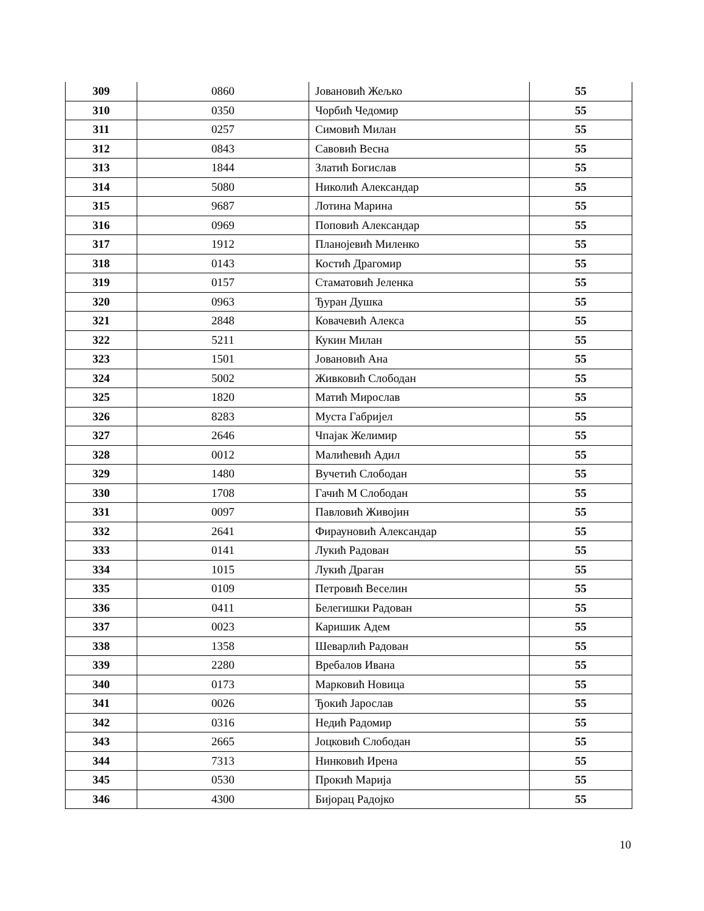| 309 | 0860 | Јовановић Жељко | 55 |
| 310 | 0350 | Чорбић Чедомир | 55 |
| 311 | 0257 | Симовић Милан | 55 |
| 312 | 0843 | Савовић Весна | 55 |
| 313 | 1844 | Златић Богислав | 55 |
| 314 | 5080 | Николић Александар | 55 |
| 315 | 9687 | Лотина Марина | 55 |
| 316 | 0969 | Поповић Александар | 55 |
| 317 | 1912 | Планојевић Миленко | 55 |
| 318 | 0143 | Костић Драгомир | 55 |
| 319 | 0157 | Стаматовић Јеленка | 55 |
| 320 | 0963 | Ђуран Душка | 55 |
| 321 | 2848 | Ковачевић Алекса | 55 |
| 322 | 5211 | Кукин Милан | 55 |
| 323 | 1501 | Јовановић Ана | 55 |
| 324 | 5002 | Живковић Слободан | 55 |
| 325 | 1820 | Матић Мирослав | 55 |
| 326 | 8283 | Муста Габријел | 55 |
| 327 | 2646 | Чпајак Желимир | 55 |
| 328 | 0012 | Малићевић Адил | 55 |
| 329 | 1480 | Вучетић Слободан | 55 |
| 330 | 1708 | Гачић М Слободан | 55 |
| 331 | 0097 | Павловић Живојин | 55 |
| 332 | 2641 | Фирауновић Александар | 55 |
| 333 | 0141 | Лукић Радован | 55 |
| 334 | 1015 | Лукић Драган | 55 |
| 335 | 0109 | Петровић Веселин | 55 |
| 336 | 0411 | Белегишки Радован | 55 |
| 337 | 0023 | Каришик Адем | 55 |
| 338 | 1358 | Шеварлић Радован | 55 |
| 339 | 2280 | Вребалов Ивана | 55 |
| 340 | 0173 | Марковић Новица | 55 |
| 341 | 0026 | Ђокић Јарослав | 55 |
| 342 | 0316 | Недић Радомир | 55 |
| 343 | 2665 | Јоцковић Слободан | 55 |
| 344 | 7313 | Нинковић Ирена | 55 |
| 345 | 0530 | Прокић Марија | 55 |
| 346 | 4300 | Бијорац Радојко | 55 |
10